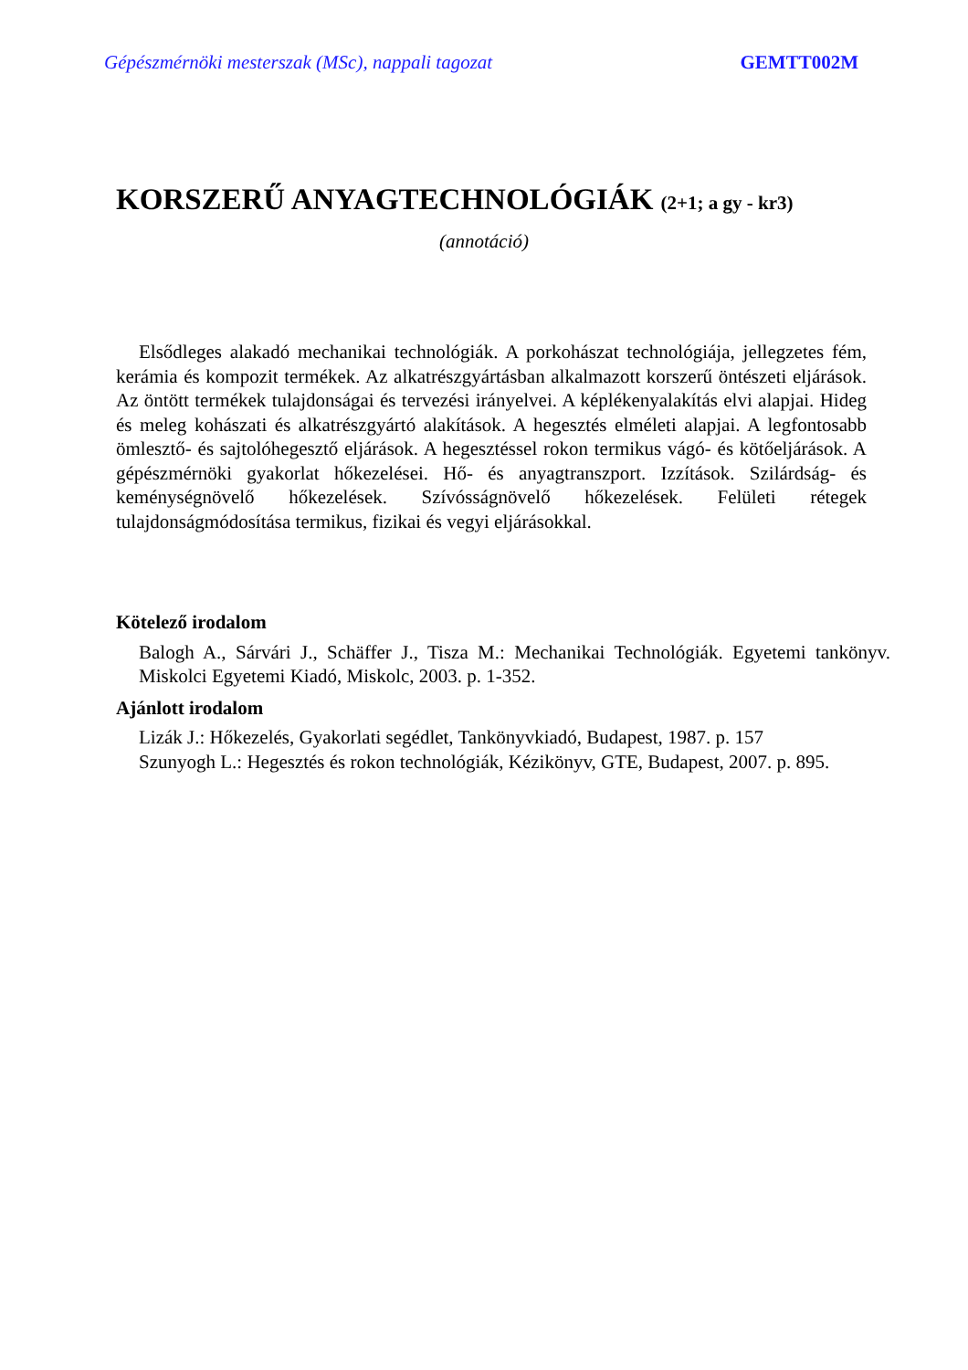Gépészmérnöki mesterszak (MSc), nappali tagozat GEMTT002M
KORSZERŰ ANYAGTECHNOLÓGIÁK (2+1; a gy - kr3)
(annotáció)
Elsődleges alakadó mechanikai technológiák. A porkohászat technológiája, jellegzetes fém, kerámia és kompozit termékek. Az alkatrészgyártásban alkalmazott korszerű öntészeti eljárások. Az öntött termékek tulajdonságai és tervezési irányelvei. A képlékenyalakítás elvi alapjai. Hideg és meleg kohászati és alkatrészgyártó alakítások. A hegesztés elméleti alapjai. A legfontosabb ömlesztő- és sajtolóhegesztő eljárások. A hegesztéssel rokon termikus vágó- és kötőeljárások. A gépészmérnöki gyakorlat hőkezelései. Hő- és anyagtranszport. Izzítások. Szilárdság- és keménységnövelő hőkezelések. Szívósságnövelő hőkezelések. Felületi rétegek tulajdonságmódosítása termikus, fizikai és vegyi eljárásokkal.
Kötelező irodalom
Balogh A., Sárvári J., Schäffer J., Tisza M.: Mechanikai Technológiák. Egyetemi tankönyv. Miskolci Egyetemi Kiadó, Miskolc, 2003. p. 1-352.
Ajánlott irodalom
Lizák J.: Hőkezelés, Gyakorlati segédlet, Tankönyvkiadó, Budapest, 1987. p. 157
Szunyogh L.: Hegesztés és rokon technológiák, Kézikönyv, GTE, Budapest, 2007. p. 895.